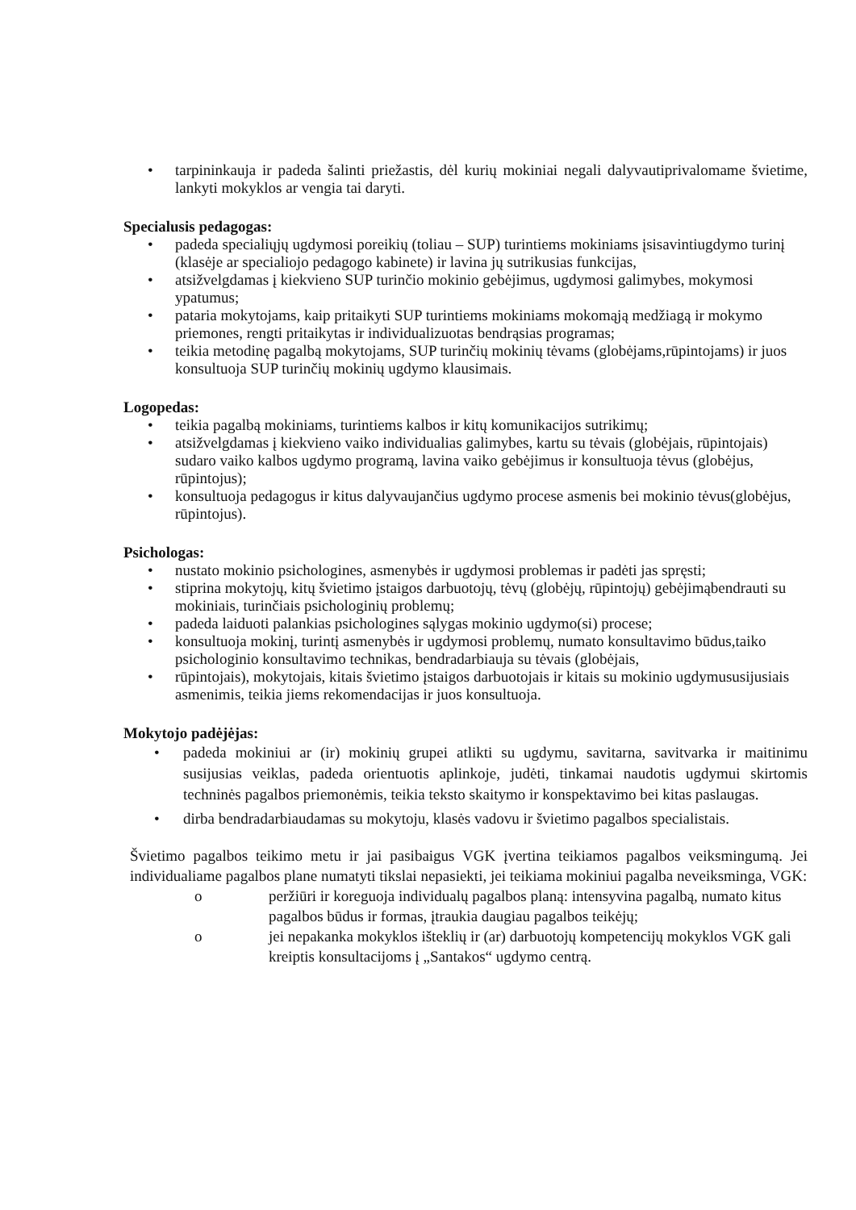• tarpininkauja ir padeda šalinti priežastis, dėl kurių mokiniai negali dalyvautiprivalomame švietime, lankyti mokyklos ar vengia tai daryti.
Specialusis pedagogas:
• padeda specialiųjų ugdymosi poreikių (toliau – SUP) turintiems mokiniams įsisavintiugdymo turinį (klasėje ar specialiojo pedagogo kabinete) ir lavina jų sutrikusias funkcijas,
• atsižvelgdamas į kiekvieno SUP turinčio mokinio gebėjimus, ugdymosi galimybes, mokymosi ypatumus;
• pataria mokytojams, kaip pritaikyti SUP turintiems mokiniams mokomąją medžiagą ir mokymo priemones, rengti pritaikytas ir individualizuotas bendrąsias programas;
• teikia metodinę pagalbą mokytojams, SUP turinčių mokinių tėvams (globėjams,rūpintojams) ir juos konsultuoja SUP turinčių mokinių ugdymo klausimais.
Logopedas:
• teikia pagalbą mokiniams, turintiems kalbos ir kitų komunikacijos sutrikimų;
• atsižvelgdamas į kiekvieno vaiko individualias galimybes, kartu su tėvais (globėjais, rūpintojais) sudaro vaiko kalbos ugdymo programą, lavina vaiko gebėjimus ir konsultuoja tėvus (globėjus, rūpintojus);
• konsultuoja pedagogus ir kitus dalyvaujančius ugdymo procese asmenis bei mokinio tėvus(globėjus, rūpintojus).
Psichologas:
• nustato mokinio psichologines, asmenybės ir ugdymosi problemas ir padėti jas spręsti;
• stiprina mokytojų, kitų švietimo įstaigos darbuotojų, tėvų (globėjų, rūpintojų) gebėjimąbendrauti su mokiniais, turinčiais psichologinių problemų;
• padeda laiduoti palankias psichologines sąlygas mokinio ugdymo(si) procese;
• konsultuoja mokinį, turintį asmenybės ir ugdymosi problemų, numato konsultavimo būdus,taiko psichologinio konsultavimo technikas, bendradarbiauja su tėvais (globėjais,
• rūpintojais), mokytojais, kitais švietimo įstaigos darbuotojais ir kitais su mokinio ugdymususijusiais asmenimis, teikia jiems rekomendacijas ir juos konsultuoja.
Mokytojo padėjėjas:
• padeda mokiniui ar (ir) mokinių grupei atlikti su ugdymu, savitarna, savitvarka ir maitinimu susijusias veiklas, padeda orientuotis aplinkoje, judėti, tinkamai naudotis ugdymui skirtomis techninės pagalbos priemonėmis, teikia teksto skaitymo ir konspektavimo bei kitas paslaugas.
• dirba bendradarbiaudamas su mokytoju, klasės vadovu ir švietimo pagalbos specialistais.
Švietimo pagalbos teikimo metu ir jai pasibaigus VGK įvertina teikiamos pagalbos veiksmingumą. Jei individualiame pagalbos plane numatyti tikslai nepasiekti, jei teikiama mokiniui pagalba neveiksminga, VGK:
o peržiūri ir koreguoja individualų pagalbos planą: intensyvina pagalbą, numato kitus pagalbos būdus ir formas, įtraukia daugiau pagalbos teikėjų;
o jei nepakanka mokyklos išteklių ir (ar) darbuotojų kompetencijų mokyklos VGK gali kreiptis konsultacijoms į „Santakos“ ugdymo centrą.